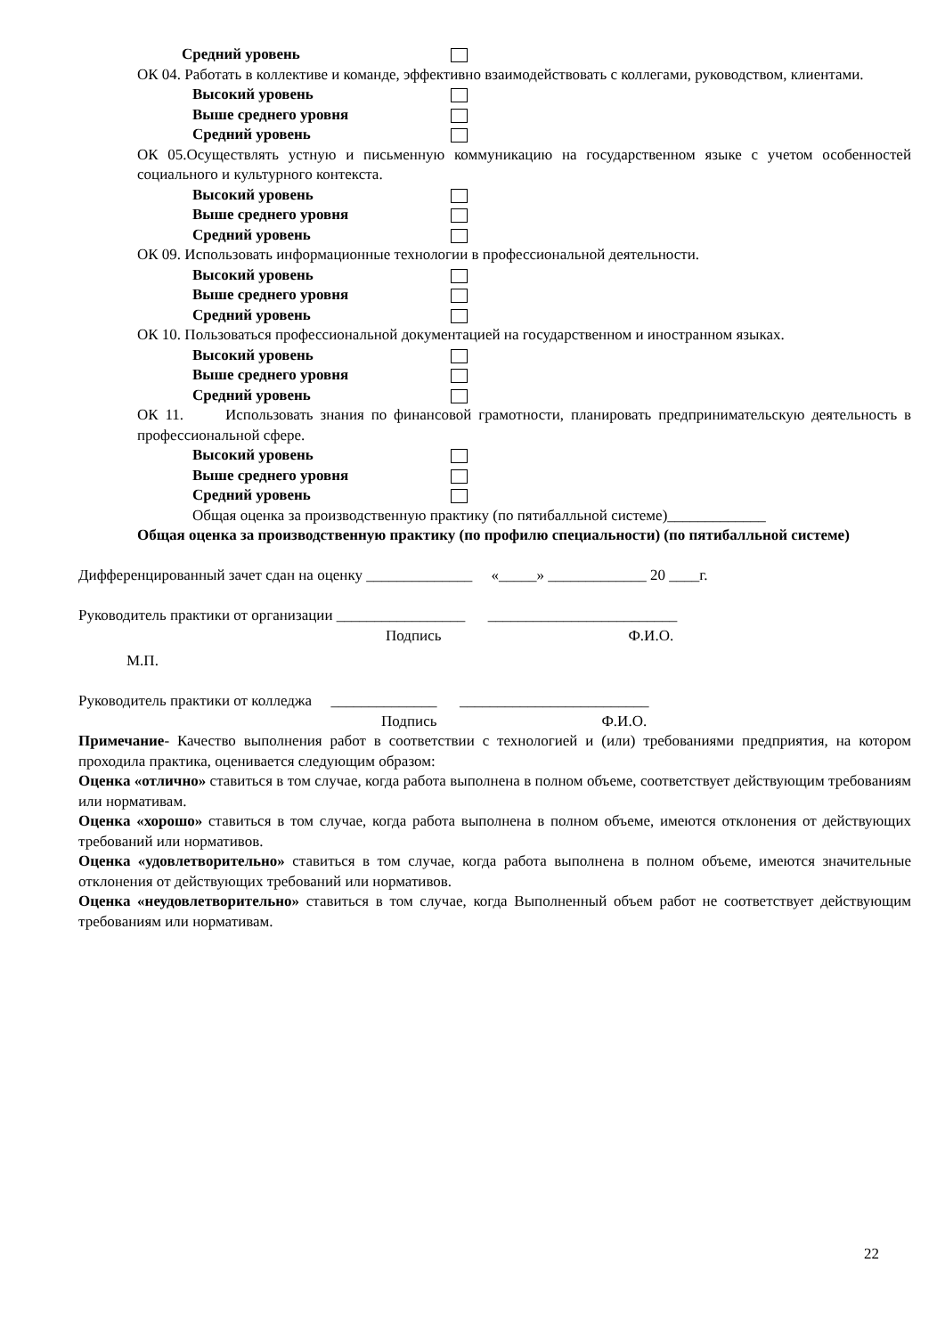Средний уровень
ОК 04. Работать в коллективе и команде, эффективно взаимодействовать с коллегами, руководством, клиентами.
Высокий уровень
Выше среднего уровня
Средний уровень
ОК 05.Осуществлять устную и письменную коммуникацию на государственном языке с учетом особенностей социального и культурного контекста.
Высокий уровень
Выше среднего уровня
Средний уровень
ОК 09. Использовать информационные технологии в профессиональной деятельности.
Высокий уровень
Выше среднего уровня
Средний уровень
ОК 10. Пользоваться профессиональной документацией на государственном и иностранном языках.
Высокий уровень
Выше среднего уровня
Средний уровень
ОК 11. Использовать знания по финансовой грамотности, планировать предпринимательскую деятельность в профессиональной сфере.
Высокий уровень
Выше среднего уровня
Средний уровень
Общая оценка за производственную практику (по пятибалльной системе)_____________
Общая оценка за производственную практику (по профилю специальности) (по пятибалльной системе)
Дифференцированный зачет сдан на оценку ______________ «_____» _____________ 20 ____г.
Руководитель практики от организации _________________ _________________________
Подпись Ф.И.О.
М.П.
Руководитель практики от колледжа ______________ _________________________
Подпись Ф.И.О.
Примечание- Качество выполнения работ в соответствии с технологией и (или) требованиями предприятия, на котором проходила практика, оценивается следующим образом:
Оценка «отлично» ставиться в том случае, когда работа выполнена в полном объеме, соответствует действующим требованиям или нормативам.
Оценка «хорошо» ставиться в том случае, когда работа выполнена в полном объеме, имеются отклонения от действующих требований или нормативов.
Оценка «удовлетворительно» ставиться в том случае, когда работа выполнена в полном объеме, имеются значительные отклонения от действующих требований или нормативов.
Оценка «неудовлетворительно» ставиться в том случае, когда Выполненный объем работ не соответствует действующим требованиям или нормативам.
22